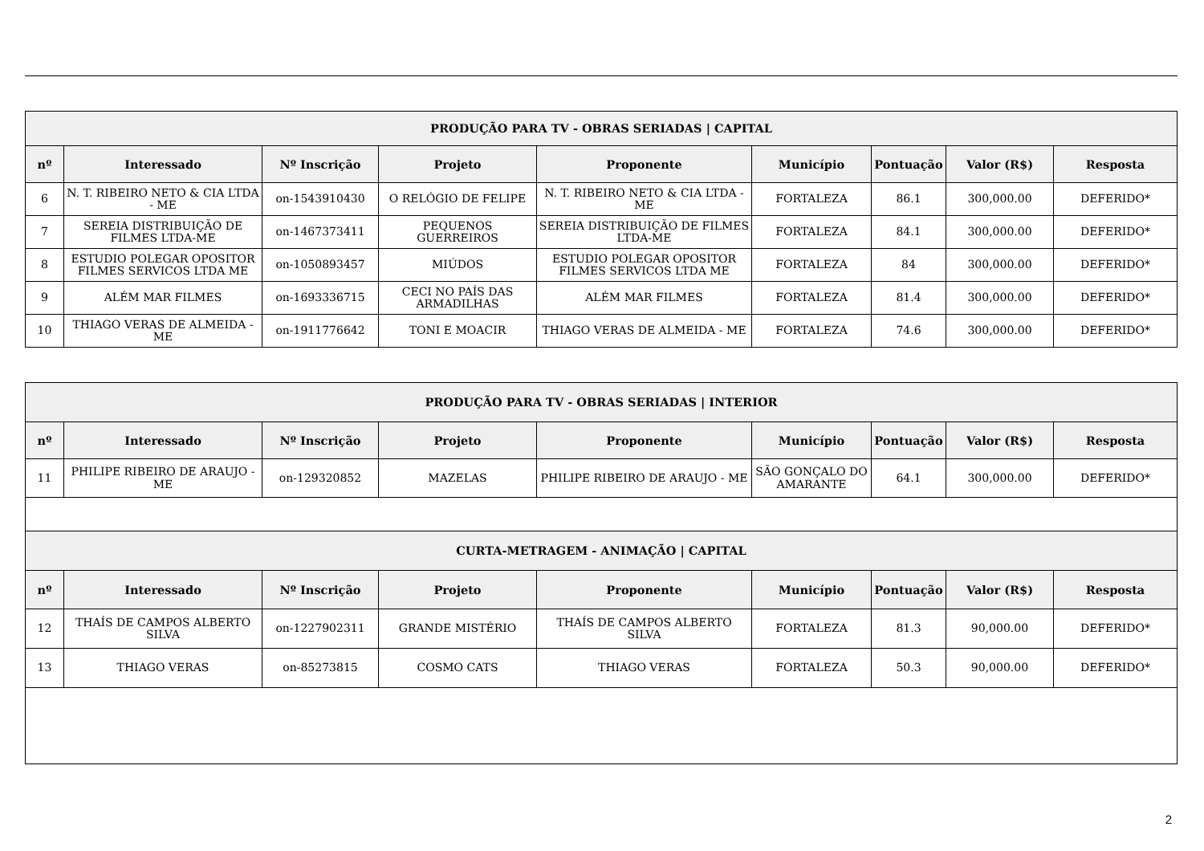| PRODUÇÃO PARA TV - OBRAS SERIADAS / CAPITAL | | | | | | | | |
| --- | --- | --- | --- | --- | --- | --- | --- | --- |
| nº | Interessado | Nº Inscrição | Projeto | Proponente | Município | Pontuação | Valor (R$) | Resposta |
| 6 | N. T. RIBEIRO NETO & CIA LTDA - ME | on-1543910430 | O RELÓGIO DE FELIPE | N. T. RIBEIRO NETO & CIA LTDA - ME | FORTALEZA | 86.1 | 300,000.00 | DEFERIDO* |
| 7 | SEREIA DISTRIBUIÇÃO DE FILMES LTDA-ME | on-1467373411 | PEQUENOS GUERREIROS | SEREIA DISTRIBUIÇÃO DE FILMES LTDA-ME | FORTALEZA | 84.1 | 300,000.00 | DEFERIDO* |
| 8 | ESTUDIO POLEGAR OPOSITOR FILMES SERVICOS LTDA ME | on-1050893457 | MIÚDOS | ESTUDIO POLEGAR OPOSITOR FILMES SERVICOS LTDA ME | FORTALEZA | 84 | 300,000.00 | DEFERIDO* |
| 9 | ALÉM MAR FILMES | on-1693336715 | CECI NO PAÍS DAS ARMADILHAS | ALÉM MAR FILMES | FORTALEZA | 81.4 | 300,000.00 | DEFERIDO* |
| 10 | THIAGO VERAS DE ALMEIDA - ME | on-1911776642 | TONI E MOACIR | THIAGO VERAS DE ALMEIDA - ME | FORTALEZA | 74.6 | 300,000.00 | DEFERIDO* |
| PRODUÇÃO PARA TV - OBRAS SERIADAS / INTERIOR | | | | | | | | |
| --- | --- | --- | --- | --- | --- | --- | --- | --- |
| nº | Interessado | Nº Inscrição | Projeto | Proponente | Município | Pontuação | Valor (R$) | Resposta |
| 11 | PHILIPE RIBEIRO DE ARAUJO - ME | on-129320852 | MAZELAS | PHILIPE RIBEIRO DE ARAUJO - ME | SÃO GONÇALO DO AMARANTE | 64.1 | 300,000.00 | DEFERIDO* |
| CURTA-METRAGEM - ANIMAÇÃO / CAPITAL | | | | | | | | |
| nº | Interessado | Nº Inscrição | Projeto | Proponente | Município | Pontuação | Valor (R$) | Resposta |
| 12 | THAÍS DE CAMPOS ALBERTO SILVA | on-1227902311 | GRANDE MISTÉRIO | THAÍS DE CAMPOS ALBERTO SILVA | FORTALEZA | 81.3 | 90,000.00 | DEFERIDO* |
| 13 | THIAGO VERAS | on-85273815 | COSMO CATS | THIAGO VERAS | FORTALEZA | 50.3 | 90,000.00 | DEFERIDO* |
2